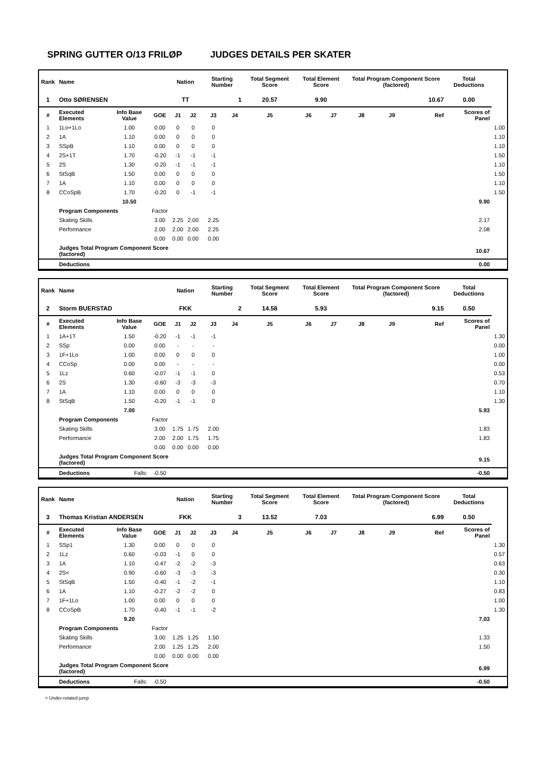SPRING GUTTER O/13 FRILØP JUDGES DETAILS PER SKATER
| Rank | Name | | | Nation | | Starting Number | | Total Segment Score | Total Element Score | | Total Program Component Score (factored) | | | Total Deductions | |
| --- | --- | --- | --- | --- | --- | --- | --- | --- | --- | --- | --- | --- | --- | --- | --- |
| 1 | Otto SØRENSEN | | | TT | | 1 | | 20.57 | 9.90 | | 10.67 | | | 0.00 | |
| # | Executed Elements | Info Base Value | GOE | J1 | J2 | J3 | J4 | J5 | J6 | J7 | J8 | J9 | Ref | Scores of Panel | |
| 1 | 1Lo+1Lo | 1.00 | 0.00 | 0 | 0 | 0 | | | | | | | | | 1.00 |
| 2 | 1A | 1.10 | 0.00 | 0 | 0 | 0 | | | | | | | | | 1.10 |
| 3 | SSpB | 1.10 | 0.00 | 0 | 0 | 0 | | | | | | | | | 1.10 |
| 4 | 2S+1T | 1.70 | -0.20 | -1 | -1 | -1 | | | | | | | | | 1.50 |
| 5 | 2S | 1.30 | -0.20 | -1 | -1 | -1 | | | | | | | | | 1.10 |
| 6 | StSqB | 1.50 | 0.00 | 0 | 0 | 0 | | | | | | | | | 1.50 |
| 7 | 1A | 1.10 | 0.00 | 0 | 0 | 0 | | | | | | | | | 1.10 |
| 8 | CCoSpB | 1.70 | -0.20 | 0 | -1 | -1 | | | | | | | | | 1.50 |
| | | 10.50 | | | | | | | | | | | | 9.90 | |
| | Program Components | | Factor | | | | | | | | | | | | |
| | Skating Skills | | 3.00 | 2.25 | 2.00 | 2.25 | | | | | | | | 2.17 | |
| | Performance | | 2.00 | 2.00 | 2.00 | 2.25 | | | | | | | | 2.08 | |
| | | | 0.00 | 0.00 | 0.00 | 0.00 | | | | | | | | | |
| | Judges Total Program Component Score (factored) | | | | | | | | | | | | | 10.67 | |
| | Deductions | | | | | | | | | | | | | 0.00 | |
| Rank | Name | | | Nation | | Starting Number | | Total Segment Score | Total Element Score | | Total Program Component Score (factored) | | | Total Deductions | |
| --- | --- | --- | --- | --- | --- | --- | --- | --- | --- | --- | --- | --- | --- | --- | --- |
| 2 | Storm BUERSTAD | | | FKK | | 2 | | 14.58 | 5.93 | | 9.15 | | | 0.50 | |
| # | Executed Elements | Info Base Value | GOE | J1 | J2 | J3 | J4 | J5 | J6 | J7 | J8 | J9 | Ref | Scores of Panel | |
| 1 | 1A+1T | 1.50 | -0.20 | -1 | -1 | -1 | | | | | | | | | 1.30 |
| 2 | SSp | 0.00 | 0.00 | - | - | - | | | | | | | | | 0.00 |
| 3 | 1F+1Lo | 1.00 | 0.00 | 0 | 0 | 0 | | | | | | | | | 1.00 |
| 4 | CCoSp | 0.00 | 0.00 | - | - | - | | | | | | | | | 0.00 |
| 5 | 1Lz | 0.60 | -0.07 | -1 | -1 | 0 | | | | | | | | | 0.53 |
| 6 | 2S | 1.30 | -0.60 | -3 | -3 | -3 | | | | | | | | | 0.70 |
| 7 | 1A | 1.10 | 0.00 | 0 | 0 | 0 | | | | | | | | | 1.10 |
| 8 | StSqB | 1.50 | -0.20 | -1 | -1 | 0 | | | | | | | | | 1.30 |
| | | 7.00 | | | | | | | | | | | | 5.93 | |
| | Program Components | | Factor | | | | | | | | | | | | |
| | Skating Skills | | 3.00 | 1.75 | 1.75 | 2.00 | | | | | | | | 1.83 | |
| | Performance | | 2.00 | 2.00 | 1.75 | 1.75 | | | | | | | | 1.83 | |
| | | | 0.00 | 0.00 | 0.00 | 0.00 | | | | | | | | | |
| | Judges Total Program Component Score (factored) | | | | | | | | | | | | | 9.15 | |
| | Deductions | Falls: | -0.50 | | | | | | | | | | | -0.50 | |
| Rank | Name | | | Nation | | Starting Number | | Total Segment Score | Total Element Score | | Total Program Component Score (factored) | | | Total Deductions | |
| --- | --- | --- | --- | --- | --- | --- | --- | --- | --- | --- | --- | --- | --- | --- | --- |
| 3 | Thomas Kristian ANDERSEN | | | FKK | | 3 | | 13.52 | 7.03 | | 6.99 | | | 0.50 | |
| # | Executed Elements | Info Base Value | GOE | J1 | J2 | J3 | J4 | J5 | J6 | J7 | J8 | J9 | Ref | Scores of Panel | |
| 1 | SSp1 | 1.30 | 0.00 | 0 | 0 | 0 | | | | | | | | | 1.30 |
| 2 | 1Lz | 0.60 | -0.03 | -1 | 0 | 0 | | | | | | | | | 0.57 |
| 3 | 1A | 1.10 | -0.47 | -2 | -2 | -3 | | | | | | | | | 0.63 |
| 4 | 2S< | 0.90 | -0.60 | -3 | -3 | -3 | | | | | | | | | 0.30 |
| 5 | StSqB | 1.50 | -0.40 | -1 | -2 | -1 | | | | | | | | | 1.10 |
| 6 | 1A | 1.10 | -0.27 | -2 | -2 | 0 | | | | | | | | | 0.83 |
| 7 | 1F+1Lo | 1.00 | 0.00 | 0 | 0 | 0 | | | | | | | | | 1.00 |
| 8 | CCoSpB | 1.70 | -0.40 | -1 | -1 | -2 | | | | | | | | | 1.30 |
| | | 9.20 | | | | | | | | | | | | 7.03 | |
| | Program Components | | Factor | | | | | | | | | | | | |
| | Skating Skills | | 3.00 | 1.25 | 1.25 | 1.50 | | | | | | | | 1.33 | |
| | Performance | | 2.00 | 1.25 | 1.25 | 2.00 | | | | | | | | 1.50 | |
| | | | 0.00 | 0.00 | 0.00 | 0.00 | | | | | | | | | |
| | Judges Total Program Component Score (factored) | | | | | | | | | | | | | 6.99 | |
| | Deductions | Falls: | -0.50 | | | | | | | | | | | -0.50 | |
< Under-rotated jump